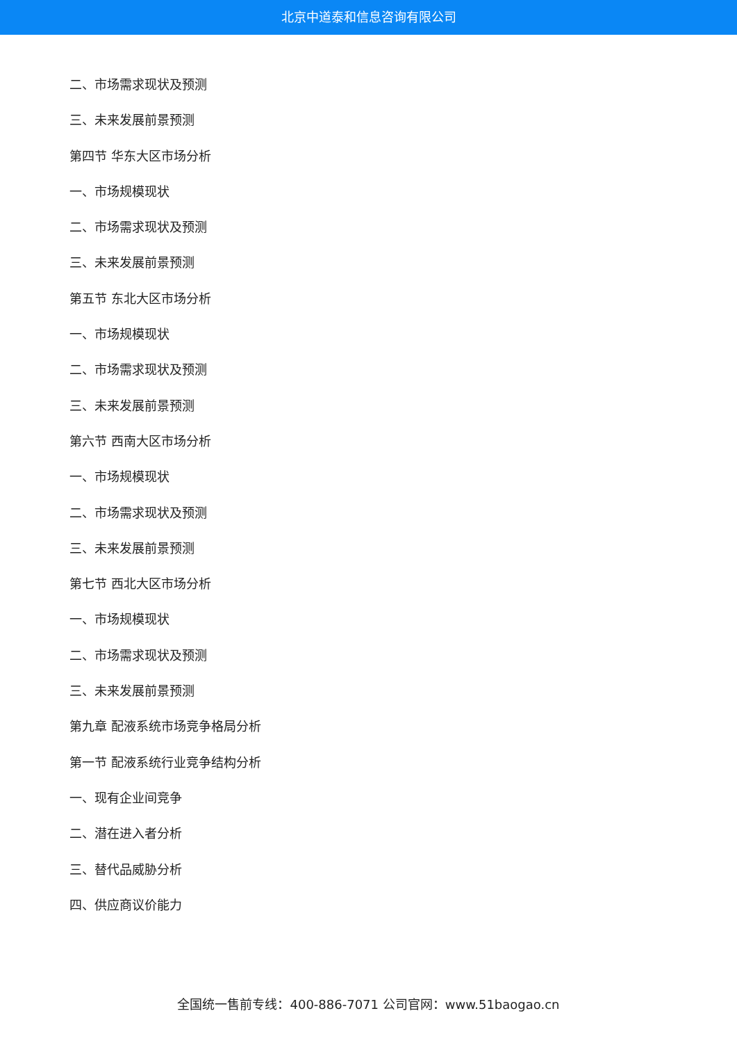北京中道泰和信息咨询有限公司
二、市场需求现状及预测
三、未来发展前景预测
第四节 华东大区市场分析
一、市场规模现状
二、市场需求现状及预测
三、未来发展前景预测
第五节 东北大区市场分析
一、市场规模现状
二、市场需求现状及预测
三、未来发展前景预测
第六节 西南大区市场分析
一、市场规模现状
二、市场需求现状及预测
三、未来发展前景预测
第七节 西北大区市场分析
一、市场规模现状
二、市场需求现状及预测
三、未来发展前景预测
第九章 配液系统市场竞争格局分析
第一节 配液系统行业竞争结构分析
一、现有企业间竞争
二、潜在进入者分析
三、替代品威胁分析
四、供应商议价能力
全国统一售前专线：400-886-7071 公司官网：www.51baogao.cn